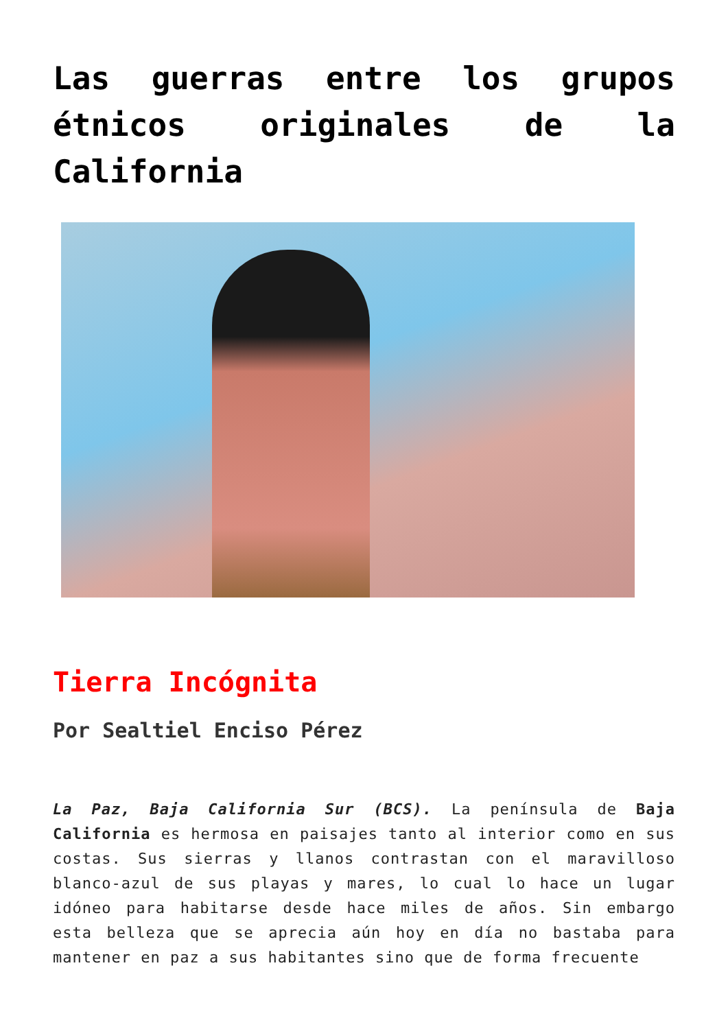Las guerras entre los grupos étnicos originales de la California
Tierra Incógnita
Por Sealtiel Enciso Pérez
La Paz, Baja California Sur (BCS). La península de Baja California es hermosa en paisajes tanto al interior como en sus costas. Sus sierras y llanos contrastan con el maravilloso blanco-azul de sus playas y mares, lo cual lo hace un lugar idóneo para habitarse desde hace miles de años. Sin embargo esta belleza que se aprecia aún hoy en día no bastaba para mantener en paz a sus habitantes sino que de forma frecuente